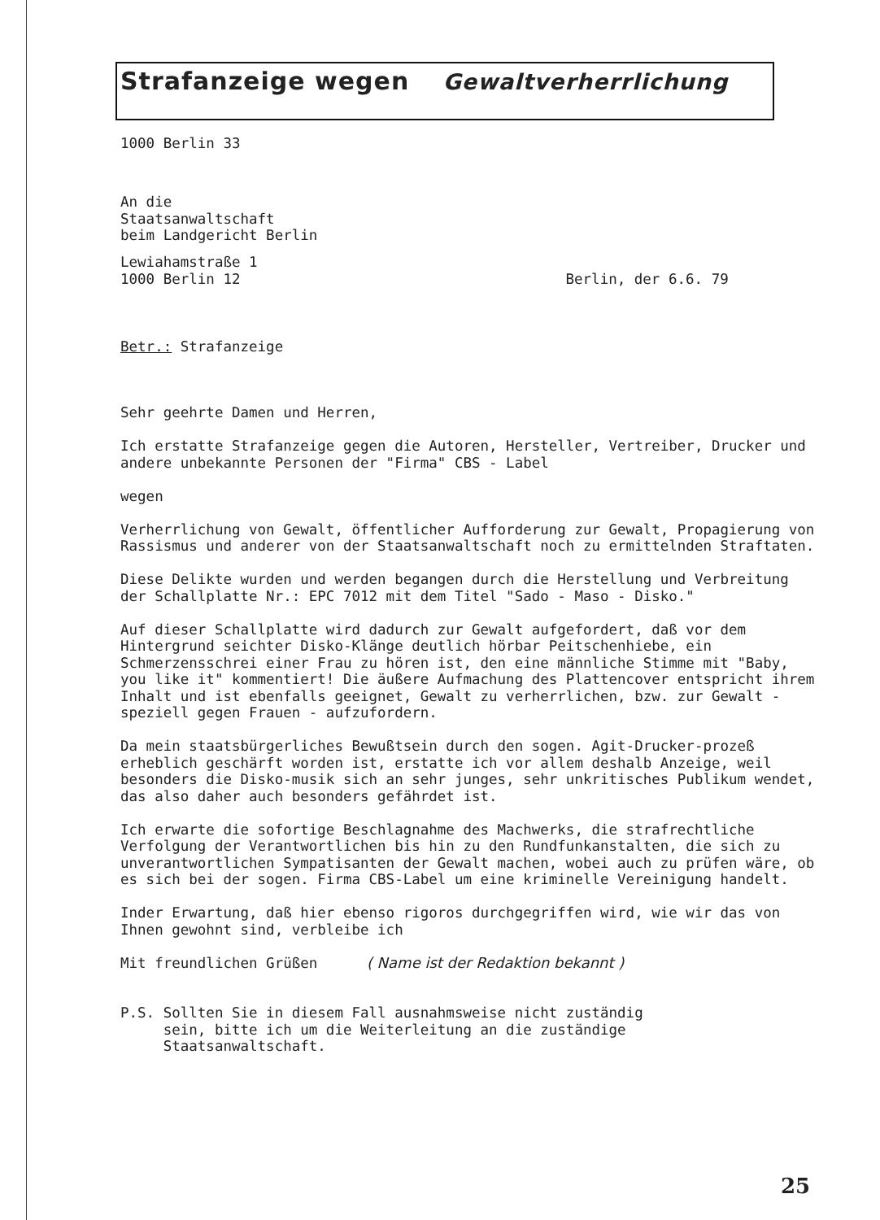Strafanzeige wegen Gewaltverherrlichung
1000 Berlin 33
An die
Staatsanwaltschaft
beim Landgericht Berlin
Lewiahamstraße 1
1000 Berlin 12 Berlin, der 6.6. 79
Betr.: Strafanzeige
Sehr geehrte Damen und Herren,
Ich erstatte Strafanzeige gegen die Autoren, Hersteller, Vertreiber, Drucker und andere unbekannte Personen der "Firma" CBS - Label
wegen
Verherrlichung von Gewalt, öffentlicher Aufforderung zur Gewalt, Propagierung von Rassismus und anderer von der Staatsanwaltschaft noch zu ermittelnden Straftaten.
Diese Delikte wurden und werden begangen durch die Herstellung und Verbreitung der Schallplatte Nr.: EPC 7012 mit dem Titel "Sado - Maso - Disko."
Auf dieser Schallplatte wird dadurch zur Gewalt aufgefordert, daß vor dem Hintergrund seichter Disko-Klänge deutlich hörbar Peitschenhiebe, ein Schmerzensschrei einer Frau zu hören ist, den eine männliche Stimme mit "Baby, you like it" kommentiert! Die äußere Aufmachung des Plattencover entspricht ihrem Inhalt und ist ebenfalls geeignet, Gewalt zu verherrlichen, bzw. zur Gewalt - speziell gegen Frauen - aufzufordern.
Da mein staatsbürgerliches Bewußtsein durch den sogen. Agit-Drucker-prozeß erheblich geschärft worden ist, erstatte ich vor allem deshalb Anzeige, weil besonders die Disko-musik sich an sehr junges, sehr unkritisches Publikum wendet, das also daher auch besonders gefährdet ist.
Ich erwarte die sofortige Beschlagnahme des Machwerks, die strafrechtliche Verfolgung der Verantwortlichen bis hin zu den Rundfunkanstalten, die sich zu unverantwortlichen Sympatisanten der Gewalt machen, wobei auch zu prüfen wäre, ob es sich bei der sogen. Firma CBS-Label um eine kriminelle Vereinigung handelt.
Inder Erwartung, daß hier ebenso rigoros durchgegriffen wird, wie wir das von Ihnen gewohnt sind, verbleibe ich
Mit freundlichen Grüßen ( Name ist der Redaktion bekannt )
P.S. Sollten Sie in diesem Fall ausnahmsweise nicht zuständig
sein, bitte ich um die Weiterleitung an die zuständige
Staatsanwaltschaft.
25